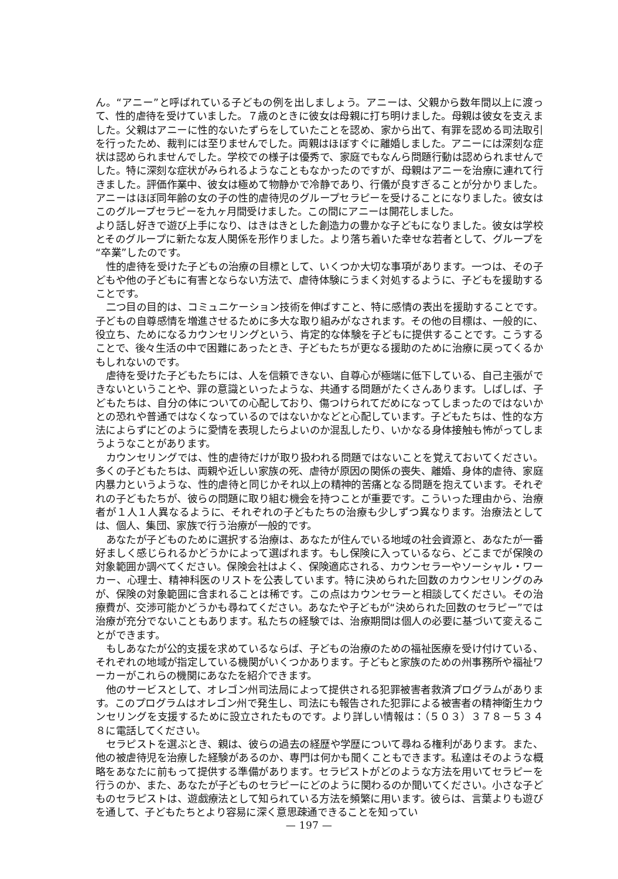ん。“アニー”と呼ばれている子どもの例を出しましょう。アニーは、父親から数年間以上に渡って、性的虐待を受けていました。７歳のときに彼女は母親に打ち明けました。母親は彼女を支えました。父親はアニーに性的ないたずらをしていたことを認め、家から出て、有罪を認める司法取引を行ったため、裁判には至りませんでした。両親はほぼすぐに離婚しました。アニーには深刻な症状は認められませんでした。学校での様子は優秀で、家庭でもなんら問題行動は認められませんでした。特に深刻な症状がみられるようなこともなかったのですが、母親はアニーを治療に連れて行きました。評価作業中、彼女は極めて物静かで冷静であり、行儀が良すぎることが分かりました。アニーはほぼ同年齢の女の子の性的虐待児のグループセラピーを受けることになりました。彼女はこのグループセラピーを九ヶ月間受けました。この間にアニーは開花しました。
より話し好きで遊び上手になり、はきはきとした創造力の豊かな子どもになりました。彼女は学校とそのグループに新たな友人関係を形作りました。より落ち着いた幸せな若者として、グループを“卒業”したのです。
性的虐待を受けた子どもの治療の目標として、いくつか大切な事項があります。一つは、その子どもや他の子どもに有害とならない方法で、虐待体験にうまく対処するように、子どもを援助することです。
二つ目の目的は、コミュニケーション技術を伸ばすこと、特に感情の表出を援助することです。子どもの自尊感情を増進させるために多大な取り組みがなされます。その他の目標は、一般的に、役立ち、ためになるカウンセリングという、肯定的な体験を子どもに提供することです。こうすることで、後々生活の中で困難にあったとき、子どもたちが更なる援助のために治療に戻ってくるかもしれないのです。
虐待を受けた子どもたちには、人を信頼できない、自尊心が極端に低下している、自己主張ができないということや、罪の意識といったような、共通する問題がたくさんあります。しばしば、子どもたちは、自分の体についての心配しており、傷つけられてだめになってしまったのではないかとの恐れや普通ではなくなっているのではないかなどと心配しています。子どもたちは、性的な方法によらずにどのように愛情を表現したらよいのか混乱したり、いかなる身体接触も怖がってしまうようなことがあります。
カウンセリングでは、性的虐待だけが取り扱われる問題ではないことを覚えておいてください。多くの子どもたちは、両親や近しい家族の死、虐待が原因の関係の喪失、離婚、身体的虐待、家庭内暴力というような、性的虐待と同じかそれ以上の精神的苦痛となる問題を抱えています。それぞれの子どもたちが、彼らの問題に取り組む機会を持つことが重要です。こういった理由から、治療者が１人１人異なるように、それぞれの子どもたちの治療も少しずつ異なります。治療法としては、個人、集団、家族で行う治療が一般的です。
あなたが子どものために選択する治療は、あなたが住んでいる地域の社会資源と、あなたが一番好ましく感じられるかどうかによって選ばれます。もし保険に入っているなら、どこまでが保険の対象範囲か調べてください。保険会社はよく、保険適応される、カウンセラーやソーシャル・ワーカー、心理士、精神科医のリストを公表しています。特に決められた回数のカウンセリングのみが、保険の対象範囲に含まれることは稀です。この点はカウンセラーと相談してください。その治療費が、交渉可能かどうかも尋ねてください。あなたや子どもが“決められた回数のセラピー”では治療が充分でないこともあります。私たちの経験では、治療期間は個人の必要に基づいて変えることができます。
もしあなたが公的支援を求めているならば、子どもの治療のための福祉医療を受け付けている、それぞれの地域が指定している機関がいくつかあります。子どもと家族のための州事務所や福祉ワーカーがこれらの機関にあなたを紹介できます。
他のサービスとして、オレゴン州司法局によって提供される犯罪被害者救済プログラムがあります。このプログラムはオレゴン州で発生し、司法にも報告された犯罪による被害者の精神衛生カウンセリングを支援するために設立されたものです。より詳しい情報は：（５０３）３７８－５３４８に電話してください。
セラピストを選ぶとき、親は、彼らの過去の経歴や学歴について尋ねる権利があります。また、他の被虐待児を治療した経験があるのか、専門は何かも聞くこともできます。私達はそのような概略をあなたに前もって提供する準備があります。セラピストがどのような方法を用いてセラピーを行うのか、また、あなたが子どものセラピーにどのように関わるのか聞いてください。小さな子どものセラピストは、遊戯療法として知られている方法を頻繁に用います。彼らは、言葉よりも遊びを通して、子どもたちとより容易に深く意思疎通できることを知ってい
— 197 —